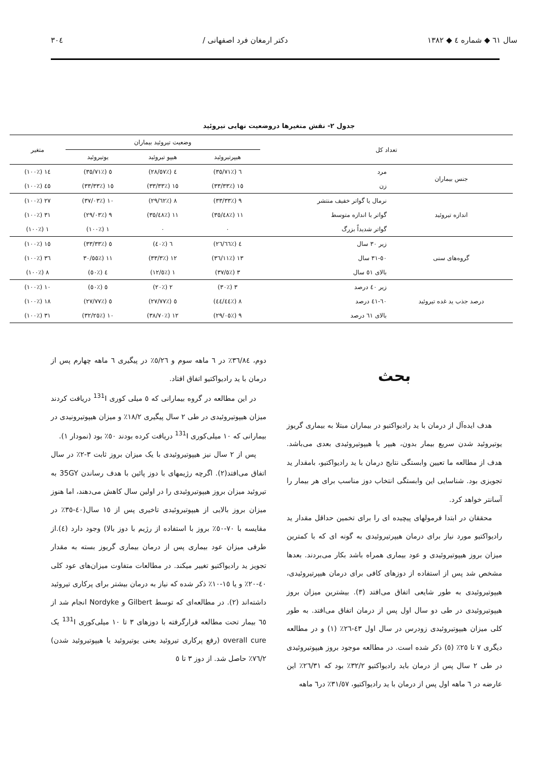سال ٦١ ◆ شماره ٤ ◆ ١٣٨٢ دکتر ارمغان فرد اصفهانی / ٣٠٤
جدول ٢- نقش متغیرها دروضعیت نهایی تیروئید
| تعداد کل | | وضعیت تیروئید بیماران | | | متغیر |
| --- | --- | --- | --- | --- | --- |
| | | هیپرتیروئید | هیپو تیروئید | یوتیروئید | |
| جنس بیماران | مرد | ٦ (٪٣٥/٧١) | ٤ (٪٢٨/٥٧) | ٥ (٪٣٥/٧١) | ١٤ (٪١٠٠) |
| | زن | ١٥ (٪٣٣/٣٣) | ١٥ (٪٣٣/٣٣) | ١٥ (٪٣٣/٣٣) | ٤٥ (٪١٠٠) |
| اندازه تیروئید | نرمال یا گواتر خفیف منتشر | ٩ (٪٣٣/٣٣) | ٨ (٪٢٩/٦٢) | ١٠ (٪٣٧/٠٣) | ٢٧ (٪١٠٠) |
| | گواتر با اندازه متوسط | ١١ (٪٣٥/٤٨) | ١١ (٪٣٥/٤٨) | ٩ (٪٢٩/٠٣) | ٣١ (٪١٠٠) |
| | گواتر شدیداً بزرگ | ٠ | ٠ | ١ (٪١٠٠) | ١ (٪١٠٠) |
| گروه‌های سنی | زیر ٣٠ سال | ٤ (٪٢٦/٦٦) | ٦ (٪٤٠) | ٥ (٪٣٣/٣٣) | ١٥ (٪١٠٠) |
| | ٥٠-٣١ سال | ١٣ (٪٣٦/١١) | ١٢ (٪٣٣/٣) | ١١ (٪٣٠/٥٥ | ٣٦ (٪١٠٠) |
| | بالای ٥١ سال | ٣ (٪٣٧/٥) | ١ (٪١٢/٥) | ٤ (٪٥٠) | ٨ (٪١٠٠) |
| درصد جذب ید غده تیروئید | زیر ٤٠ درصد | ٣ (٪٣٠) | ٢ (٪٢٠) | ٥ (٪٥٠) | ١٠ (٪١٠٠) |
| | ٦٠-٤١ درصد | ٨ (٪٤٤/٤٤) | ٥ (٪٢٧/٧٧) | ٥ (٪٢٧/٧٧) | ١٨ (٪١٠٠) |
| | بالای ٦١ درصد | ٩ (٪٢٩/٠٥) | ١٢ (٪٣٨/٧٠) | ١٠ (٪٣٢/٢٥) | ٣١ (٪١٠٠) |
بحث
هدف ایده‌آل از درمان با ید رادیواکتیو در بیماران مبتلا به بیماری گریوز یوتیروئید شدن سریع بیمار بدون، هیپر یا هیپوتیروئیدی بعدی می‌باشد. هدف از مطالعه ما تعیین وابستگی نتایج درمان با ید رادیواکتیو، بامقدار ید تجویزی بود. شناسایی این وابستگی انتخاب دوز مناسب برای هر بیمار را آسانتر خواهد کرد.
محققان در ابتدا فرمولهای پیچیده ای را برای تخمین حداقل مقدار ید رادیواکتیو مورد نیاز برای درمان هیپرتیروئیدی به گونه ای که با کمترین میزان بروز هیپوتیروئیدی و عود بیماری همراه باشد بکار می‌بردند. بعدها مشخص شد پس از استفاده از دوزهای کافی برای درمان هیپرتیروئیدی، هیپوتیروئیدی به طور شایعی اتفاق می‌افتد (٣). بیشترین میزان بروز هیپوتیروئیدی در طی دو سال اول پس از درمان اتفاق می‌افتد. به طور کلی میزان هیپوتیروئیدی زودرس در سال اول ٤٣-٢٦٪ (١) و در مطالعه دیگری ٧ تا ٢٥٪ (٥) ذکر شده است. در مطالعه موجود بروز هیپوتیروئیدی در طی ٢ سال پس از درمان باید رادیواکتیو ٣٢/٢٪ بود که ٢٦/٣١٪ این عارضه در ٦ ماهه اول پس از درمان با ید رادیواکتیو، ٣١/٥٧٪ در٦ ماهه
دوم، ٣٦/٨٤٪ در ٦ ماهه سوم و ٥/٢٦٪ در پیگیری ٦ ماهه چهارم پس از درمان با ید رادیواکتیو اتفاق افتاد.
در این مطالعه در گروه بیمارانی که ٥ میلی کوری <sup>131</sup>I دریافت کردند میزان هیپوتیروئیدی در طی ٢ سال پیگیری ١٨/٢٪ و میزان هیپوتیرونیدی در بیمارانی که ١٠ میلی‌کوری <sup>131</sup>I دریافت کرده بودند ٥٠٪ بود (نمودار ١).
پس از ٢ سال نیز هیپوتیروئیدی با یک میزان بروز ثابت ٣-٢٪ در سال اتفاق می‌افتد(٢). اگرچه رژیمهای با دوز پائین با هدف رساندن 35GY به تیروئید میزان بروز هیپوتیروئیدی را در اولین سال کاهش می‌دهند، اما هنوز میزان بروز بالایی از هیپوتیروئیدی تاخیری پس از ١٥ سال(٤٠-٣٥٪ در مقایسه با ٧٠-٥٠٪ بروز با استفاده از رژیم با دوز بالا) وجود دارد (٤).از طرفی میزان عود بیماری پس از درمان بیماری گریوز بسته به مقدار تجویز ید رادیواکتیو تغییر میکند. در مطالعات متفاوت میزان‌های عود کلی ٤٠-٢٠٪ و یا ١٥-١٠٪ ذکر شده که نیاز به درمان بیشتر برای پرکاری تیروئید داشته‌اند (٢). در مطالعه‌ای که توسط Gilbert و Nordyke انجام شد از ٦٥ بیمار تحت مطالعه قرارگرفته با دوزهای ٣ تا ١٠ میلی‌کوری <sup>131</sup>I یک overall cure (رفع پرکاری تیروئید یعنی یوتیروئید یا هیپوتیروئید شدن) ٧٦/٢٪ حاصل شد. از دوز ٣ تا ٥